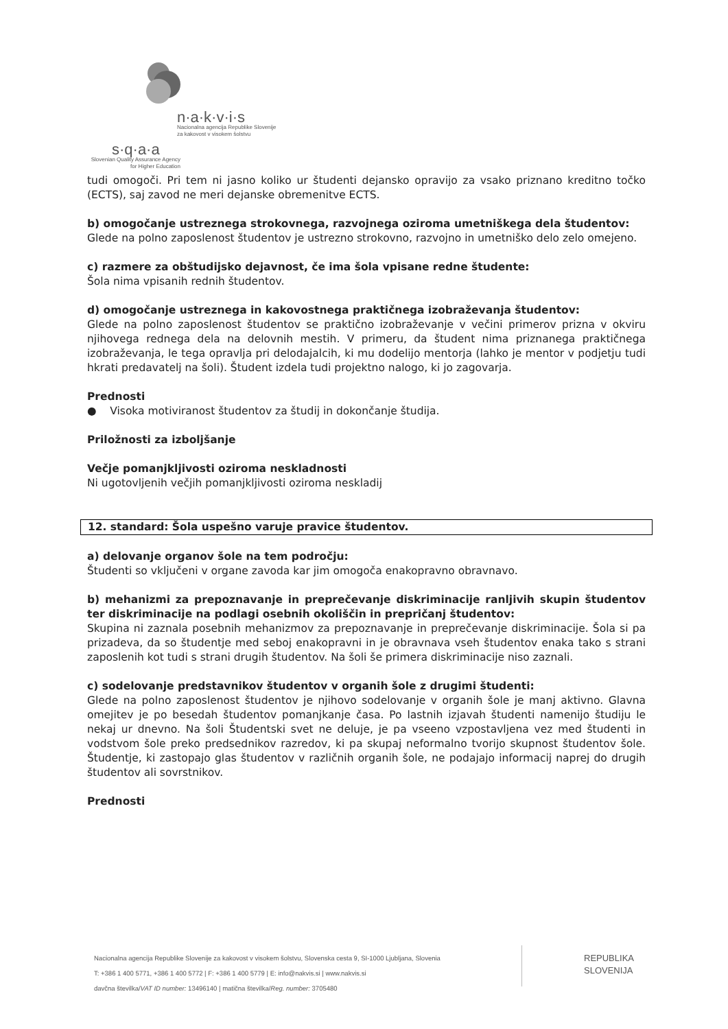n·a·k·v·i·s
Nacionalna agencija Republike Slovenije
za kakovost v visokem šolstvu
s·q·a·a
Slovenian Quality Assurance Agency
for Higher Education
tudi omogoči. Pri tem ni jasno koliko ur študenti dejansko opravijo za vsako priznano kreditno točko (ECTS), saj zavod ne meri dejanske obremenitve ECTS.
b) omogočanje ustreznega strokovnega, razvojnega oziroma umetniškega dela študentov:
Glede na polno zaposlenost študentov je ustrezno strokovno, razvojno in umetniško delo zelo omejeno.
c) razmere za obštudijsko dejavnost, če ima šola vpisane redne študente:
Šola nima vpisanih rednih študentov.
d) omogočanje ustreznega in kakovostnega praktičnega izobraževanja študentov:
Glede na polno zaposlenost študentov se praktično izobraževanje v večini primerov prizna v okviru njihovega rednega dela na delovnih mestih. V primeru, da študent nima priznanega praktičnega izobraževanja, le tega opravlja pri delodajalcih, ki mu dodelijo mentorja (lahko je mentor v podjetju tudi hkrati predavatelj na šoli). Študent izdela tudi projektno nalogo, ki jo zagovarja.
Prednosti
● Visoka motiviranost študentov za študij in dokončanje študija.
Priložnosti za izboljšanje
Večje pomanjkljivosti oziroma neskladnosti
Ni ugotovljenih večjih pomanjkljivosti oziroma neskladij
12. standard: Šola uspešno varuje pravice študentov.
a) delovanje organov šole na tem področju:
Študenti so vključeni v organe zavoda kar jim omogoča enakopravno obravnavo.
b) mehanizmi za prepoznavanje in preprečevanje diskriminacije ranljivih skupin študentov ter diskriminacije na podlagi osebnih okoliščin in prepričanj študentov:
Skupina ni zaznala posebnih mehanizmov za prepoznavanje in preprečevanje diskriminacije. Šola si pa prizadeva, da so študentje med seboj enakopravni in je obravnava vseh študentov enaka tako s strani zaposlenih kot tudi s strani drugih študentov. Na šoli še primera diskriminacije niso zaznali.
c) sodelovanje predstavnikov študentov v organih šole z drugimi študenti:
Glede na polno zaposlenost študentov je njihovo sodelovanje v organih šole je manj aktivno. Glavna omejitev je po besedah študentov pomanjkanje časa. Po lastnih izjavah študenti namenijo študiju le nekaj ur dnevno. Na šoli Študentski svet ne deluje, je pa vseeno vzpostavljena vez med študenti in vodstvom šole preko predsednikov razredov, ki pa skupaj neformalno tvorijo skupnost študentov šole. Študentje, ki zastopajo glas študentov v različnih organih šole, ne podajajo informacij naprej do drugih študentov ali sovrstnikov.
Prednosti
Nacionalna agencija Republike Slovenije za kakovost v visokem šolstvu, Slovenska cesta 9, SI-1000 Ljubljana, Slovenia
T: +386 1 400 5771, +386 1 400 5772 | F: +386 1 400 5779 | E: info@nakvis.si | www.nakvis.si
davčna številka/VAT ID number: 13496140 | matična številka/Reg. number: 3705480
REPUBLIKA
SLOVENIJA